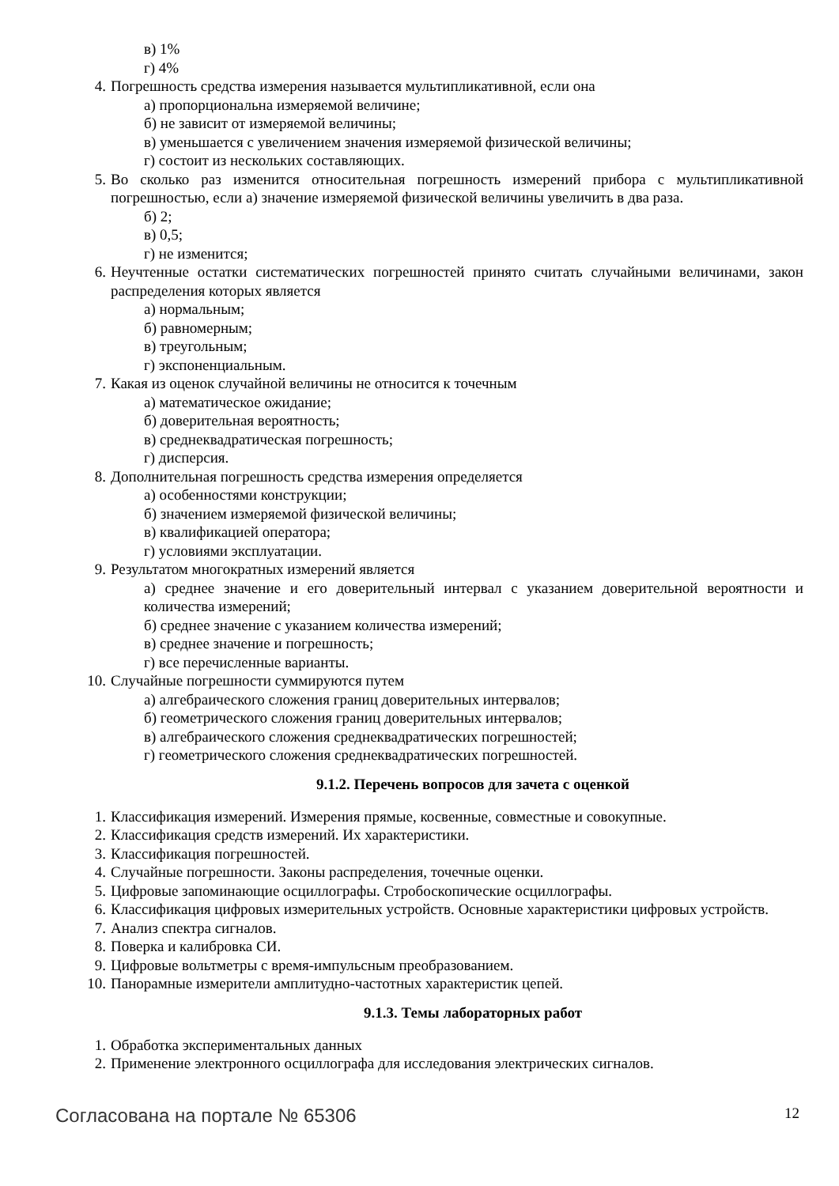в) 1%
г) 4%
4. Погрешность средства измерения называется мультипликативной, если она
а) пропорциональна измеряемой величине;
б) не зависит от измеряемой величины;
в) уменьшается с увеличением значения измеряемой физической величины;
г) состоит из нескольких составляющих.
5. Во сколько раз изменится относительная погрешность измерений прибора с мультипликативной погрешностью, если а) значение измеряемой физической величины увеличить в два раза.
б) 2;
в) 0,5;
г) не изменится;
6. Неучтенные остатки систематических погрешностей принято считать случайными величинами, закон распределения которых является
а) нормальным;
б) равномерным;
в) треугольным;
г) экспоненциальным.
7. Какая из оценок случайной величины не относится к точечным
а) математическое ожидание;
б) доверительная вероятность;
в) среднеквадратическая погрешность;
г) дисперсия.
8. Дополнительная погрешность средства измерения определяется
а) особенностями конструкции;
б) значением измеряемой физической величины;
в) квалификацией оператора;
г) условиями эксплуатации.
9. Результатом многократных измерений является
а) среднее значение и его доверительный интервал с указанием доверительной вероятности и количества измерений;
б) среднее значение с указанием количества измерений;
в) среднее значение и погрешность;
г) все перечисленные варианты.
10. Случайные погрешности суммируются путем
а) алгебраического сложения границ доверительных интервалов;
б) геометрического сложения границ доверительных интервалов;
в) алгебраического сложения среднеквадратических погрешностей;
г) геометрического сложения среднеквадратических погрешностей.
9.1.2. Перечень вопросов для зачета с оценкой
1. Классификация измерений. Измерения прямые, косвенные, совместные и совокупные.
2. Классификация средств измерений. Их характеристики.
3. Классификация погрешностей.
4. Случайные погрешности. Законы распределения, точечные оценки.
5. Цифровые запоминающие осциллографы. Стробоскопические осциллографы.
6. Классификация цифровых измерительных устройств. Основные характеристики цифровых устройств.
7. Анализ спектра сигналов.
8. Поверка и калибровка СИ.
9. Цифровые вольтметры с время-импульсным преобразованием.
10. Панорамные измерители амплитудно-частотных характеристик цепей.
9.1.3. Темы лабораторных работ
1. Обработка экспериментальных данных
2. Применение электронного осциллографа для исследования электрических сигналов.
Согласована на портале № 65306 12